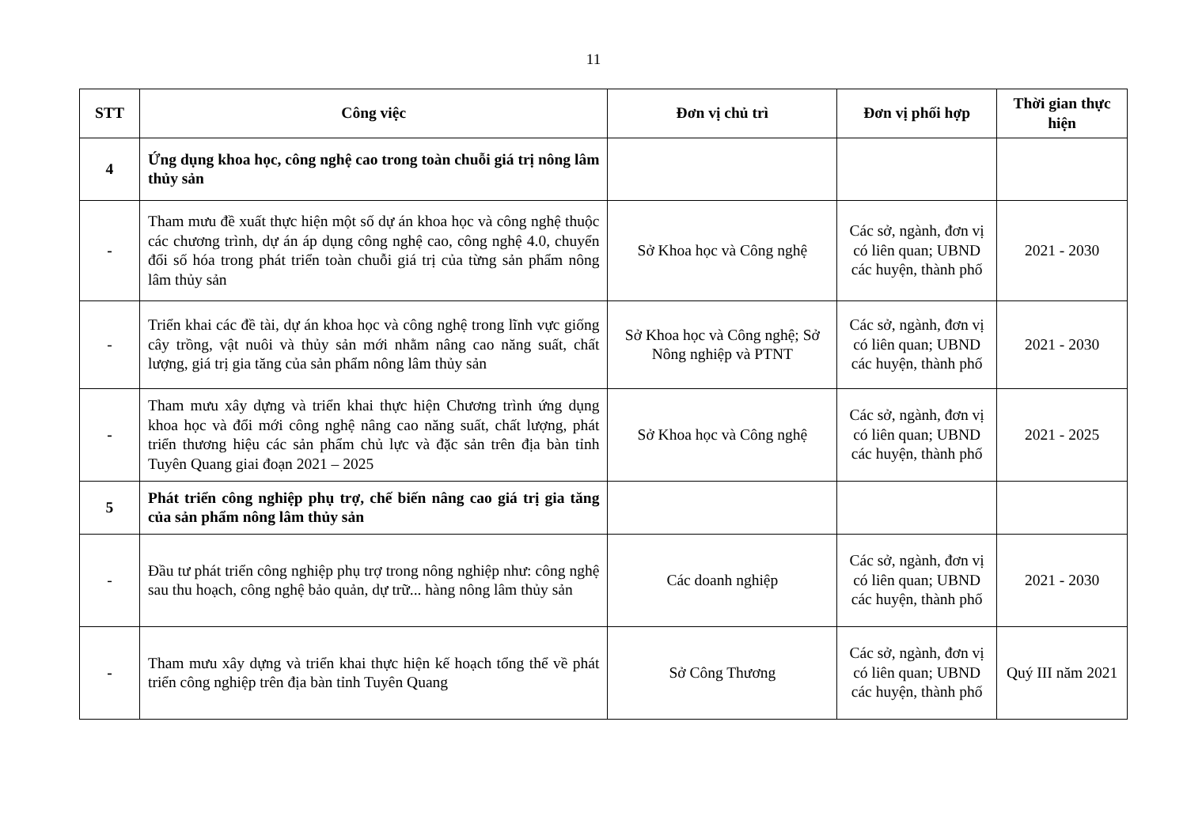11
| STT | Công việc | Đơn vị chủ trì | Đơn vị phối hợp | Thời gian thực hiện |
| --- | --- | --- | --- | --- |
| 4 | Ứng dụng khoa học, công nghệ cao trong toàn chuỗi giá trị nông lâm thủy sản | | | |
| - | Tham mưu đề xuất thực hiện một số dự án khoa học và công nghệ thuộc các chương trình, dự án áp dụng công nghệ cao, công nghệ 4.0, chuyển đổi số hóa trong phát triển toàn chuỗi giá trị của từng sản phẩm nông lâm thủy sản | Sở Khoa học và Công nghệ | Các sở, ngành, đơn vị có liên quan; UBND các huyện, thành phố | 2021 - 2030 |
| - | Triển khai các đề tài, dự án khoa học và công nghệ trong lĩnh vực giống cây trồng, vật nuôi và thủy sản mới nhằm nâng cao năng suất, chất lượng, giá trị gia tăng của sản phẩm nông lâm thủy sản | Sở Khoa học và Công nghệ; Sở Nông nghiệp và PTNT | Các sở, ngành, đơn vị có liên quan; UBND các huyện, thành phố | 2021 - 2030 |
| - | Tham mưu xây dựng và triển khai thực hiện Chương trình ứng dụng khoa học và đổi mới công nghệ nâng cao năng suất, chất lượng, phát triển thương hiệu các sản phẩm chủ lực và đặc sản trên địa bàn tỉnh Tuyên Quang giai đoạn 2021 – 2025 | Sở Khoa học và Công nghệ | Các sở, ngành, đơn vị có liên quan; UBND các huyện, thành phố | 2021 - 2025 |
| 5 | Phát triển công nghiệp phụ trợ, chế biến nâng cao giá trị gia tăng của sản phẩm nông lâm thủy sản | | | |
| - | Đầu tư phát triển công nghiệp phụ trợ trong nông nghiệp như: công nghệ sau thu hoạch, công nghệ bảo quản, dự trữ... hàng nông lâm thủy sản | Các doanh nghiệp | Các sở, ngành, đơn vị có liên quan; UBND các huyện, thành phố | 2021 - 2030 |
| - | Tham mưu xây dựng và triển khai thực hiện kế hoạch tổng thể về phát triển công nghiệp trên địa bàn tỉnh Tuyên Quang | Sở Công Thương | Các sở, ngành, đơn vị có liên quan; UBND các huyện, thành phố | Quý III năm 2021 |